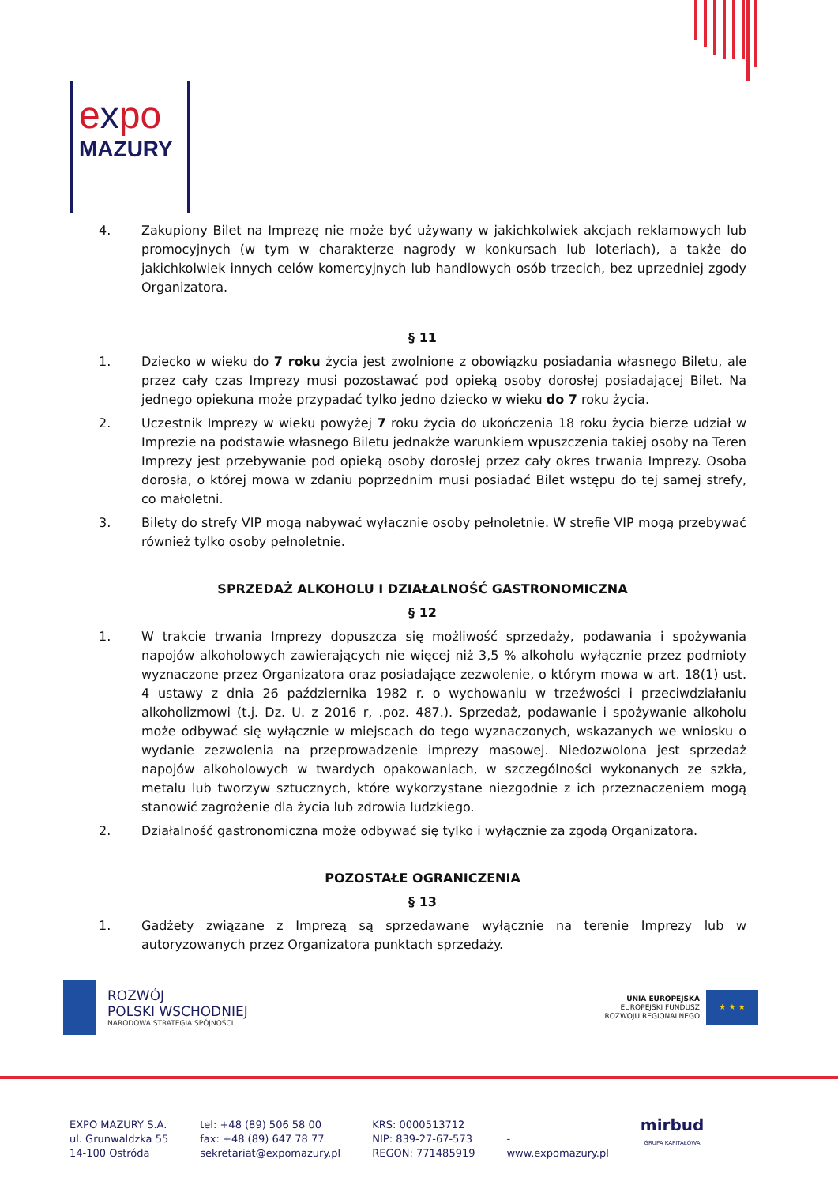expo
MAZURY
4. Zakupiony Bilet na Imprezę nie może być używany w jakichkolwiek akcjach reklamowych lub promocyjnych (w tym w charakterze nagrody w konkursach lub loteriach), a także do jakichkolwiek innych celów komercyjnych lub handlowych osób trzecich, bez uprzedniej zgody Organizatora.
§ 11
1. Dziecko w wieku do 7 roku życia jest zwolnione z obowiązku posiadania własnego Biletu, ale przez cały czas Imprezy musi pozostawać pod opieką osoby dorosłej posiadającej Bilet. Na jednego opiekuna może przypadać tylko jedno dziecko w wieku do 7 roku życia.
2. Uczestnik Imprezy w wieku powyżej 7 roku życia do ukończenia 18 roku życia bierze udział w Imprezie na podstawie własnego Biletu jednakże warunkiem wpuszczenia takiej osoby na Teren Imprezy jest przebywanie pod opieką osoby dorosłej przez cały okres trwania Imprezy. Osoba dorosła, o której mowa w zdaniu poprzednim musi posiadać Bilet wstępu do tej samej strefy, co małoletni.
3. Bilety do strefy VIP mogą nabywać wyłącznie osoby pełnoletnie. W strefie VIP mogą przebywać również tylko osoby pełnoletnie.
SPRZEDAŻ ALKOHOLU I DZIAŁALNOŚĆ GASTRONOMICZNA
§ 12
1. W trakcie trwania Imprezy dopuszcza się możliwość sprzedaży, podawania i spożywania napojów alkoholowych zawierających nie więcej niż 3,5 % alkoholu wyłącznie przez podmioty wyznaczone przez Organizatora oraz posiadające zezwolenie, o którym mowa w art. 18(1) ust. 4 ustawy z dnia 26 października 1982 r. o wychowaniu w trzeźwości i przeciwdziałaniu alkoholizmowi (t.j. Dz. U. z 2016 r, .poz. 487.). Sprzedaż, podawanie i spożywanie alkoholu może odbywać się wyłącznie w miejscach do tego wyznaczonych, wskazanych we wniosku o wydanie zezwolenia na przeprowadzenie imprezy masowej. Niedozwolona jest sprzedaż napojów alkoholowych w twardych opakowaniach, w szczególności wykonanych ze szkła, metalu lub tworzyw sztucznych, które wykorzystane niezgodnie z ich przeznaczeniem mogą stanowić zagrożenie dla życia lub zdrowia ludzkiego.
2. Działalność gastronomiczna może odbywać się tylko i wyłącznie za zgodą Organizatora.
POZOSTAŁE OGRANICZENIA
§ 13
1. Gadżety związane z Imprezą są sprzedawane wyłącznie na terenie Imprezy lub w autoryzowanych przez Organizatora punktach sprzedaży.
ROZWÓJ
POLSKI WSCHODNIEJ
NARODOWA STRATEGIA SPÓJNOŚCI
UNIA EUROPEJSKA
EUROPEJSKI FUNDUSZ
ROZWOJU REGIONALNEGO
★ ★ ★
EXPO MAZURY S.A.
ul. Grunwaldzka 55
14-100 Ostróda
tel: +48 (89) 506 58 00
fax: +48 (89) 647 78 77
sekretariat@expomazury.pl
KRS: 0000513712
NIP: 839-27-67-573
REGON: 771485919
-
www.expomazury.pl
mirbud
GRUPA KAPITAŁOWA